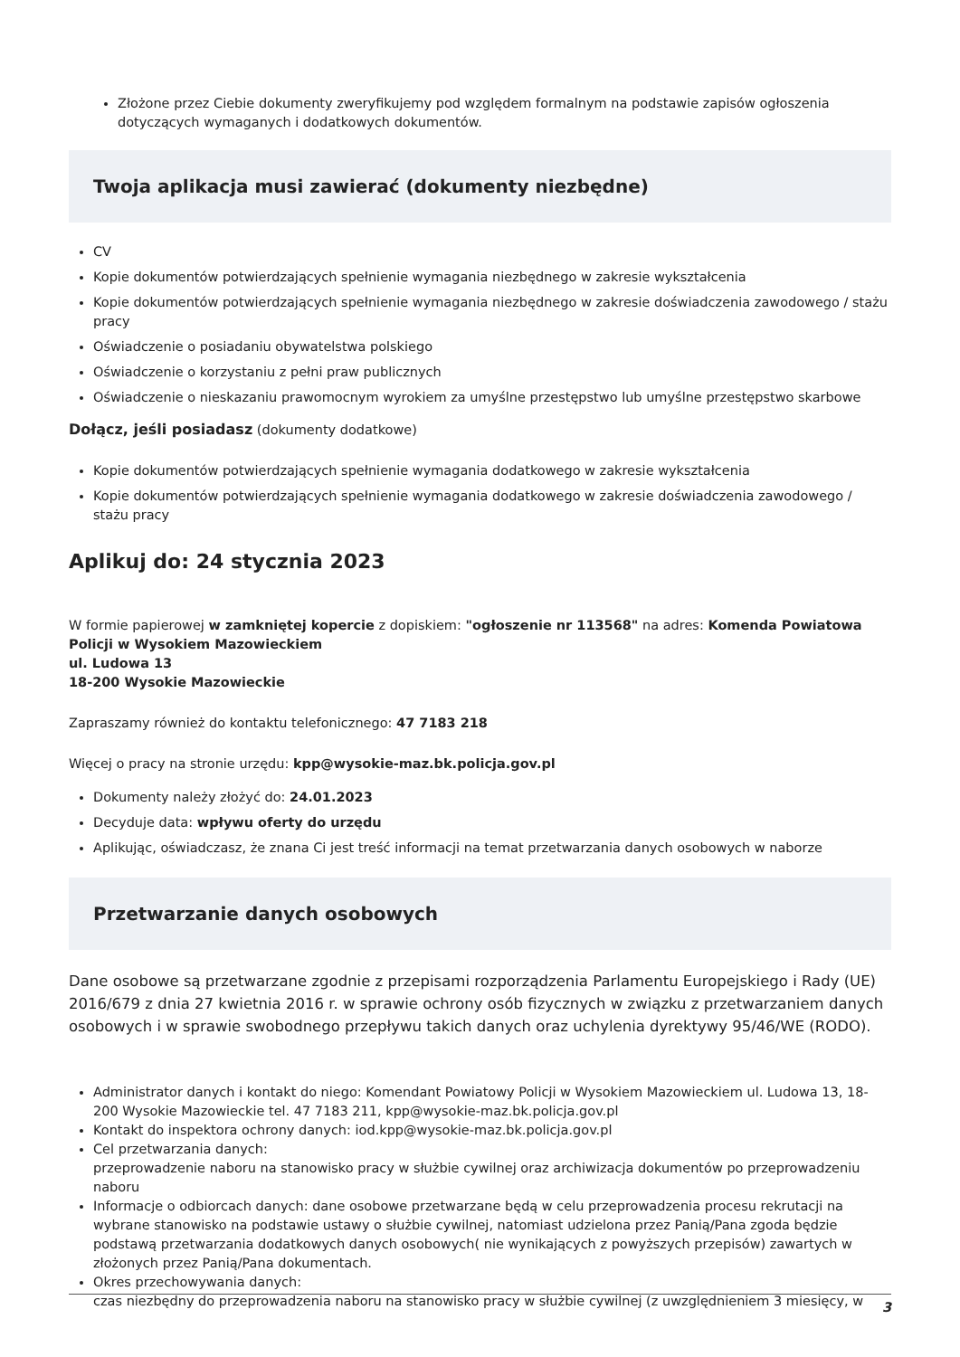Złożone przez Ciebie dokumenty zweryfikujemy pod względem formalnym na podstawie zapisów ogłoszenia dotyczących wymaganych i dodatkowych dokumentów.
Twoja aplikacja musi zawierać (dokumenty niezbędne)
CV
Kopie dokumentów potwierdzających spełnienie wymagania niezbędnego w zakresie wykształcenia
Kopie dokumentów potwierdzających spełnienie wymagania niezbędnego w zakresie doświadczenia zawodowego / stażu pracy
Oświadczenie o posiadaniu obywatelstwa polskiego
Oświadczenie o korzystaniu z pełni praw publicznych
Oświadczenie o nieskazaniu prawomocnym wyrokiem za umyślne przestępstwo lub umyślne przestępstwo skarbowe
Dołącz, jeśli posiadasz (dokumenty dodatkowe)
Kopie dokumentów potwierdzających spełnienie wymagania dodatkowego w zakresie wykształcenia
Kopie dokumentów potwierdzających spełnienie wymagania dodatkowego w zakresie doświadczenia zawodowego / stażu pracy
Aplikuj do: 24 stycznia 2023
W formie papierowej w zamkniętej kopercie z dopiskiem: "ogłoszenie nr 113568" na adres: Komenda Powiatowa Policji w Wysokiem Mazowieckiem
ul. Ludowa 13
18-200 Wysokie Mazowieckie
Zapraszamy również do kontaktu telefonicznego: 47 7183 218
Więcej o pracy na stronie urzędu: kpp@wysokie-maz.bk.policja.gov.pl
Dokumenty należy złożyć do: 24.01.2023
Decyduje data: wpływu oferty do urzędu
Aplikując, oświadczasz, że znana Ci jest treść informacji na temat przetwarzania danych osobowych w naborze
Przetwarzanie danych osobowych
Dane osobowe są przetwarzane zgodnie z przepisami rozporządzenia Parlamentu Europejskiego i Rady (UE) 2016/679 z dnia 27 kwietnia 2016 r. w sprawie ochrony osób fizycznych w związku z przetwarzaniem danych osobowych i w sprawie swobodnego przepływu takich danych oraz uchylenia dyrektywy 95/46/WE (RODO).
Administrator danych i kontakt do niego: Komendant Powiatowy Policji w Wysokiem Mazowieckiem ul. Ludowa 13, 18-200 Wysokie Mazowieckie tel. 47 7183 211, kpp@wysokie-maz.bk.policja.gov.pl
Kontakt do inspektora ochrony danych: iod.kpp@wysokie-maz.bk.policja.gov.pl
Cel przetwarzania danych:
przeprowadzenie naboru na stanowisko pracy w służbie cywilnej oraz archiwizacja dokumentów po przeprowadzeniu naboru
Informacje o odbiorcach danych: dane osobowe przetwarzane będą w celu przeprowadzenia procesu rekrutacji na wybrane stanowisko na podstawie ustawy o służbie cywilnej, natomiast udzielona przez Panią/Pana zgoda będzie podstawą przetwarzania dodatkowych danych osobowych( nie wynikających z powyższych przepisów) zawartych w złożonych przez Panią/Pana dokumentach.
Okres przechowywania danych:
czas niezbędny do przeprowadzenia naboru na stanowisko pracy w służbie cywilnej (z uwzględnieniem 3 miesięcy, w
3